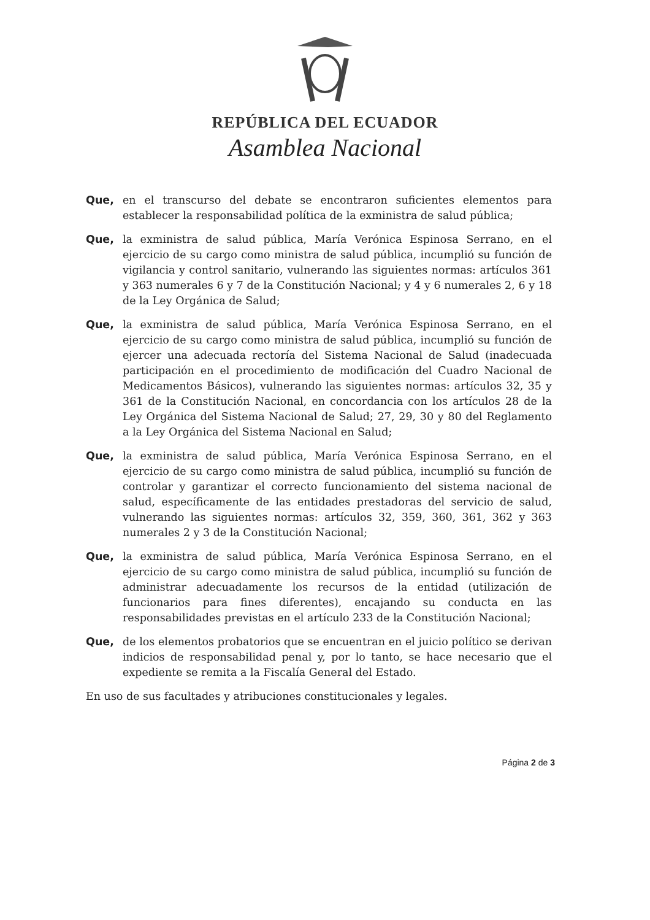REPÚBLICA DEL ECUADOR
Asamblea Nacional
Que, en el transcurso del debate se encontraron suficientes elementos para establecer la responsabilidad política de la exministra de salud pública;
Que, la exministra de salud pública, María Verónica Espinosa Serrano, en el ejercicio de su cargo como ministra de salud pública, incumplió su función de vigilancia y control sanitario, vulnerando las siguientes normas: artículos 361 y 363 numerales 6 y 7 de la Constitución Nacional; y 4 y 6 numerales 2, 6 y 18 de la Ley Orgánica de Salud;
Que, la exministra de salud pública, María Verónica Espinosa Serrano, en el ejercicio de su cargo como ministra de salud pública, incumplió su función de ejercer una adecuada rectoría del Sistema Nacional de Salud (inadecuada participación en el procedimiento de modificación del Cuadro Nacional de Medicamentos Básicos), vulnerando las siguientes normas: artículos 32, 35 y 361 de la Constitución Nacional, en concordancia con los artículos 28 de la Ley Orgánica del Sistema Nacional de Salud; 27, 29, 30 y 80 del Reglamento a la Ley Orgánica del Sistema Nacional en Salud;
Que, la exministra de salud pública, María Verónica Espinosa Serrano, en el ejercicio de su cargo como ministra de salud pública, incumplió su función de controlar y garantizar el correcto funcionamiento del sistema nacional de salud, específicamente de las entidades prestadoras del servicio de salud, vulnerando las siguientes normas: artículos 32, 359, 360, 361, 362 y 363 numerales 2 y 3 de la Constitución Nacional;
Que, la exministra de salud pública, María Verónica Espinosa Serrano, en el ejercicio de su cargo como ministra de salud pública, incumplió su función de administrar adecuadamente los recursos de la entidad (utilización de funcionarios para fines diferentes), encajando su conducta en las responsabilidades previstas en el artículo 233 de la Constitución Nacional;
Que, de los elementos probatorios que se encuentran en el juicio político se derivan indicios de responsabilidad penal y, por lo tanto, se hace necesario que el expediente se remita a la Fiscalía General del Estado.
En uso de sus facultades y atribuciones constitucionales y legales.
Página 2 de 3